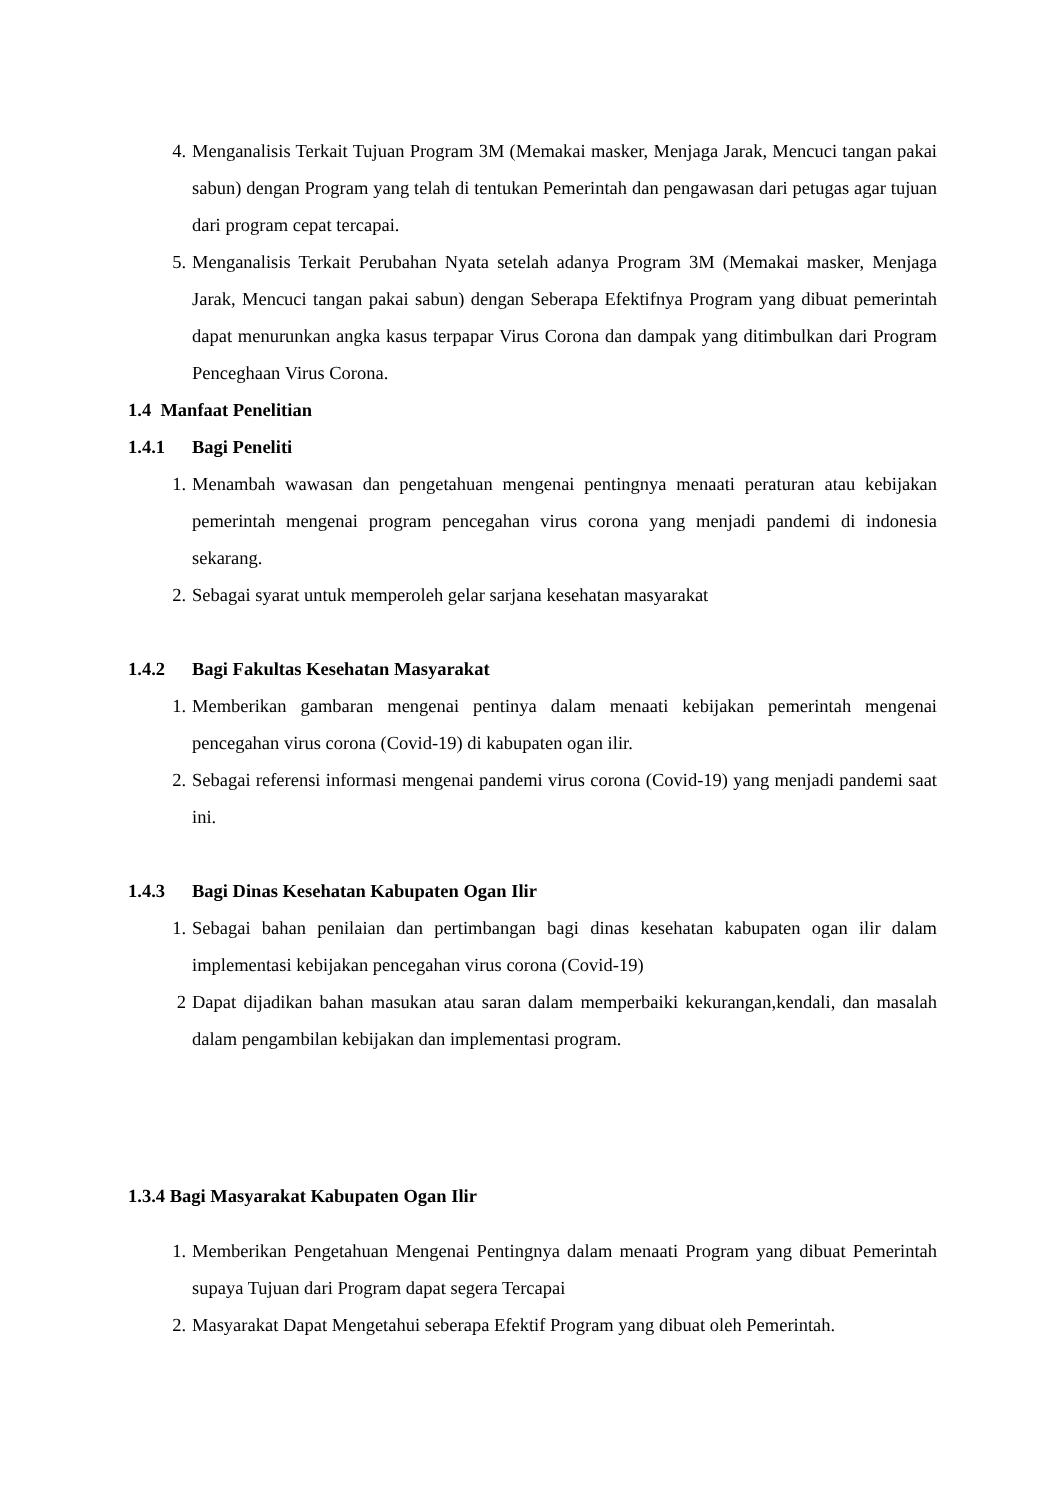4. Menganalisis Terkait Tujuan Program 3M (Memakai masker, Menjaga Jarak, Mencuci tangan pakai sabun) dengan Program yang telah di tentukan Pemerintah dan pengawasan dari petugas agar tujuan dari program cepat tercapai.
5. Menganalisis Terkait Perubahan Nyata setelah adanya Program 3M (Memakai masker, Menjaga Jarak, Mencuci tangan pakai sabun) dengan Seberapa Efektifnya Program yang dibuat pemerintah dapat menurunkan angka kasus terpapar Virus Corona dan dampak yang ditimbulkan dari Program Penceghaan Virus Corona.
1.4 Manfaat Penelitian
1.4.1 Bagi Peneliti
1. Menambah wawasan dan pengetahuan mengenai pentingnya menaati peraturan atau kebijakan pemerintah mengenai program pencegahan virus corona yang menjadi pandemi di indonesia sekarang.
2. Sebagai syarat untuk memperoleh gelar sarjana kesehatan masyarakat
1.4.2 Bagi Fakultas Kesehatan Masyarakat
1. Memberikan gambaran mengenai pentinya dalam menaati kebijakan pemerintah mengenai pencegahan virus corona (Covid-19) di kabupaten ogan ilir.
2. Sebagai referensi informasi mengenai pandemi virus corona (Covid-19) yang menjadi pandemi saat ini.
1.4.3 Bagi Dinas Kesehatan Kabupaten Ogan Ilir
1. Sebagai bahan penilaian dan pertimbangan bagi dinas kesehatan kabupaten ogan ilir dalam implementasi kebijakan pencegahan virus corona (Covid-19)
2 Dapat dijadikan bahan masukan atau saran dalam memperbaiki kekurangan,kendali, dan masalah dalam pengambilan kebijakan dan implementasi program.
1.3.4 Bagi Masyarakat Kabupaten Ogan Ilir
1. Memberikan Pengetahuan Mengenai Pentingnya dalam menaati Program yang dibuat Pemerintah supaya Tujuan dari Program dapat segera Tercapai
2. Masyarakat Dapat Mengetahui seberapa Efektif Program yang dibuat oleh Pemerintah.